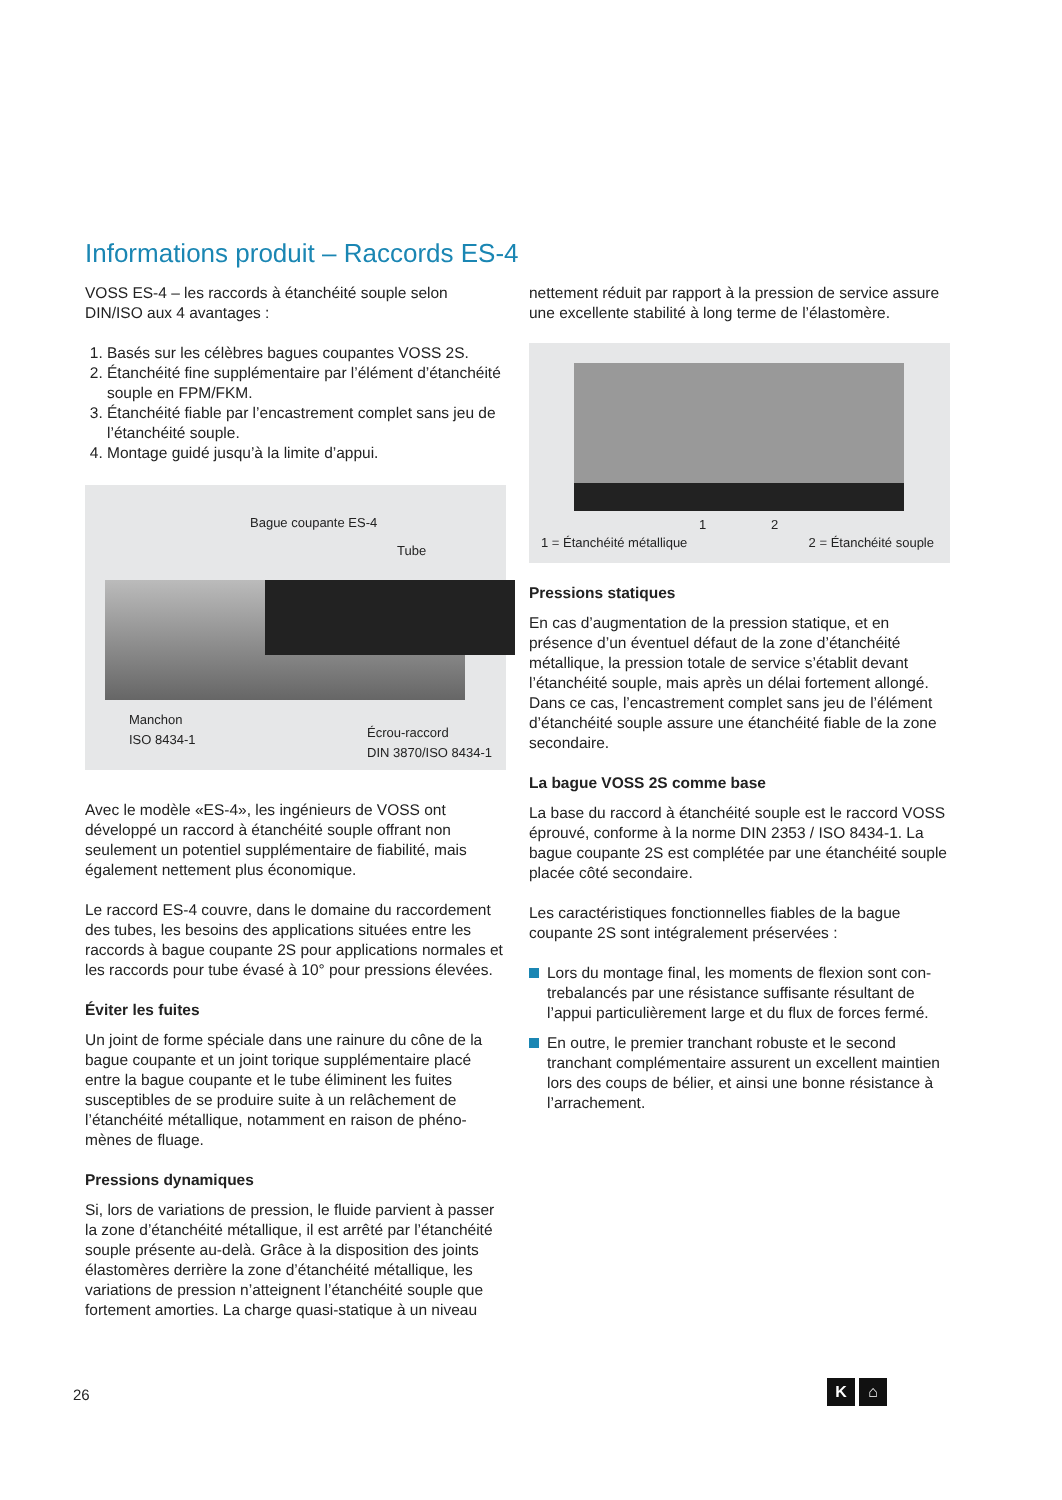Informations produit – Raccords ES-4
VOSS ES-4 – les raccords à étanchéité souple selon DIN/ISO aux 4 avantages :
1. Basés sur les célèbres bagues coupantes VOSS 2S.
2. Étanchéité fine supplémentaire par l’élément d’étanchéité souple en FPM/FKM.
3. Étanchéité fiable par l’encastrement complet sans jeu de l’étanchéité souple.
4. Montage guidé jusqu’à la limite d’appui.
Bague coupante ES-4
Tube
Manchon
ISO 8434-1
Écrou-raccord
DIN 3870/ISO 8434-1
Avec le modèle «ES-4», les ingénieurs de VOSS ont développé un raccord à étanchéité souple offrant non seulement un potentiel supplémentaire de fiabilité, mais également nettement plus économique.
Le raccord ES-4 couvre, dans le domaine du raccordement des tubes, les besoins des applications situées entre les raccords à bague coupante 2S pour applications normales et les raccords pour tube évasé à 10° pour pressions élevées.
Éviter les fuites
Un joint de forme spéciale dans une rainure du cône de la bague coupante et un joint torique supplémentaire placé entre la bague coupante et le tube éliminent les fuites susceptibles de se produire suite à un relâchement de l’étanchéité métallique, notamment en raison de phéno­mènes de fluage.
Pressions dynamiques
Si, lors de variations de pression, le fluide parvient à passer la zone d’étanchéité métallique, il est arrêté par l’étanchéité souple présente au-delà. Grâce à la disposition des joints élastomères derrière la zone d’étanchéité métallique, les variations de pression n’atteignent l’étanchéité souple que fortement amorties. La charge quasi-statique à un niveau
nettement réduit par rapport à la pression de service assure une excellente stabilité à long terme de l’élastomère.
1 2
1 = Étanchéité métallique 2 = Étanchéité souple
Pressions statiques
En cas d’augmentation de la pression statique, et en présence d’un éventuel défaut de la zone d’étanchéité métallique, la pression totale de service s’établit devant l’étanchéité souple, mais après un délai fortement allongé. Dans ce cas, l’encastrement complet sans jeu de l’élément d’étanchéité souple assure une étanchéité fiable de la zone secondaire.
La bague VOSS 2S comme base
La base du raccord à étanchéité souple est le raccord VOSS éprouvé, conforme à la norme DIN 2353 / ISO 8434-1. La bague coupante 2S est complétée par une étanchéité souple placée côté secondaire.
Les caractéristiques fonctionnelles fiables de la bague coupante 2S sont intégralement préservées :
Lors du montage final, les moments de flexion sont con­trebalancés par une résistance suffisante résultant de l’appui particulièrement large et du flux de forces fermé.
En outre, le premier tranchant robuste et le second tranchant complémentaire assurent un excellent maintien lors des coups de bélier, et ainsi une bonne résistance à l’arrachement.
26
K ⌂